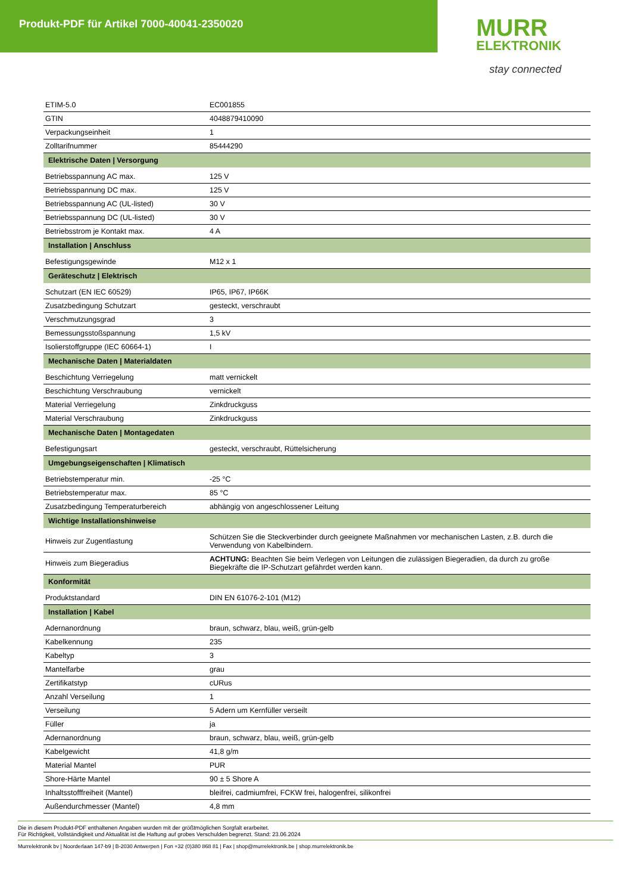Produkt-PDF für Artikel 7000-40041-2350020
MURR
ELEKTRONIK
stay connected
| ETIM-5.0 | EC001855 |
| GTIN | 4048879410090 |
| Verpackungseinheit | 1 |
| Zolltarifnummer | 85444290 |
| Elektrische Daten / Versorgung | |
| Betriebsspannung AC max. | 125 V |
| Betriebsspannung DC max. | 125 V |
| Betriebsspannung AC (UL-listed) | 30 V |
| Betriebsspannung DC (UL-listed) | 30 V |
| Betriebsstrom je Kontakt max. | 4 A |
| Installation / Anschluss | |
| Befestigungsgewinde | M12 x 1 |
| Geräteschutz / Elektrisch | |
| Schutzart (EN IEC 60529) | IP65, IP67, IP66K |
| Zusatzbedingung Schutzart | gesteckt, verschraubt |
| Verschmutzungsgrad | 3 |
| Bemessungsstoßspannung | 1,5 kV |
| Isolierstoffgruppe (IEC 60664-1) | I |
| Mechanische Daten / Materialdaten | |
| Beschichtung Verriegelung | matt vernickelt |
| Beschichtung Verschraubung | vernickelt |
| Material Verriegelung | Zinkdruckguss |
| Material Verschraubung | Zinkdruckguss |
| Mechanische Daten / Montagedaten | |
| Befestigungsart | gesteckt, verschraubt, Rüttelsicherung |
| Umgebungseigenschaften / Klimatisch | |
| Betriebstemperatur min. | -25 °C |
| Betriebstemperatur max. | 85 °C |
| Zusatzbedingung Temperaturbereich | abhängig von angeschlossener Leitung |
| Wichtige Installationshinweise | |
| Hinweis zur Zugentlastung | Schützen Sie die Steckverbinder durch geeignete Maßnahmen vor mechanischen Lasten, z.B. durch die Verwendung von Kabelbindern. |
| Hinweis zum Biegeradius | ACHTUNG: Beachten Sie beim Verlegen von Leitungen die zulässigen Biegeradien, da durch zu große Biegekräfte die IP-Schutzart gefährdet werden kann. |
| Konformität | |
| Produktstandard | DIN EN 61076-2-101 (M12) |
| Installation / Kabel | |
| Adernanordnung | braun, schwarz, blau, weiß, grün-gelb |
| Kabelkennung | 235 |
| Kabeltyp | 3 |
| Mantelfarbe | grau |
| Zertifikatstyp | cURus |
| Anzahl Verseilung | 1 |
| Verseilung | 5 Adern um Kernfüller verseilt |
| Füller | ja |
| Adernanordnung | braun, schwarz, blau, weiß, grün-gelb |
| Kabelgewicht | 41,8 g/m |
| Material Mantel | PUR |
| Shore-Härte Mantel | 90 ± 5 Shore A |
| Inhaltsstofffreiheit (Mantel) | bleifrei, cadmiumfrei, FCKW frei, halogenfrei, silikonfrei |
| Außendurchmesser (Mantel) | 4,8 mm |
Die in diesem Produkt-PDF enthaltenen Angaben wurden mit der größtmöglichen Sorgfalt erarbeitet.
Für Richtigkeit, Vollständigkeit und Aktualität ist die Haftung auf grobes Verschulden begrenzt. Stand: 23.06.2024
Murrelektronik bv | Noorderlaan 147-b9 | B-2030 Antwerpen | Fon +32 (0)380 868 81 | Fax | shop@murrelektronik.be | shop.murrelektronik.be